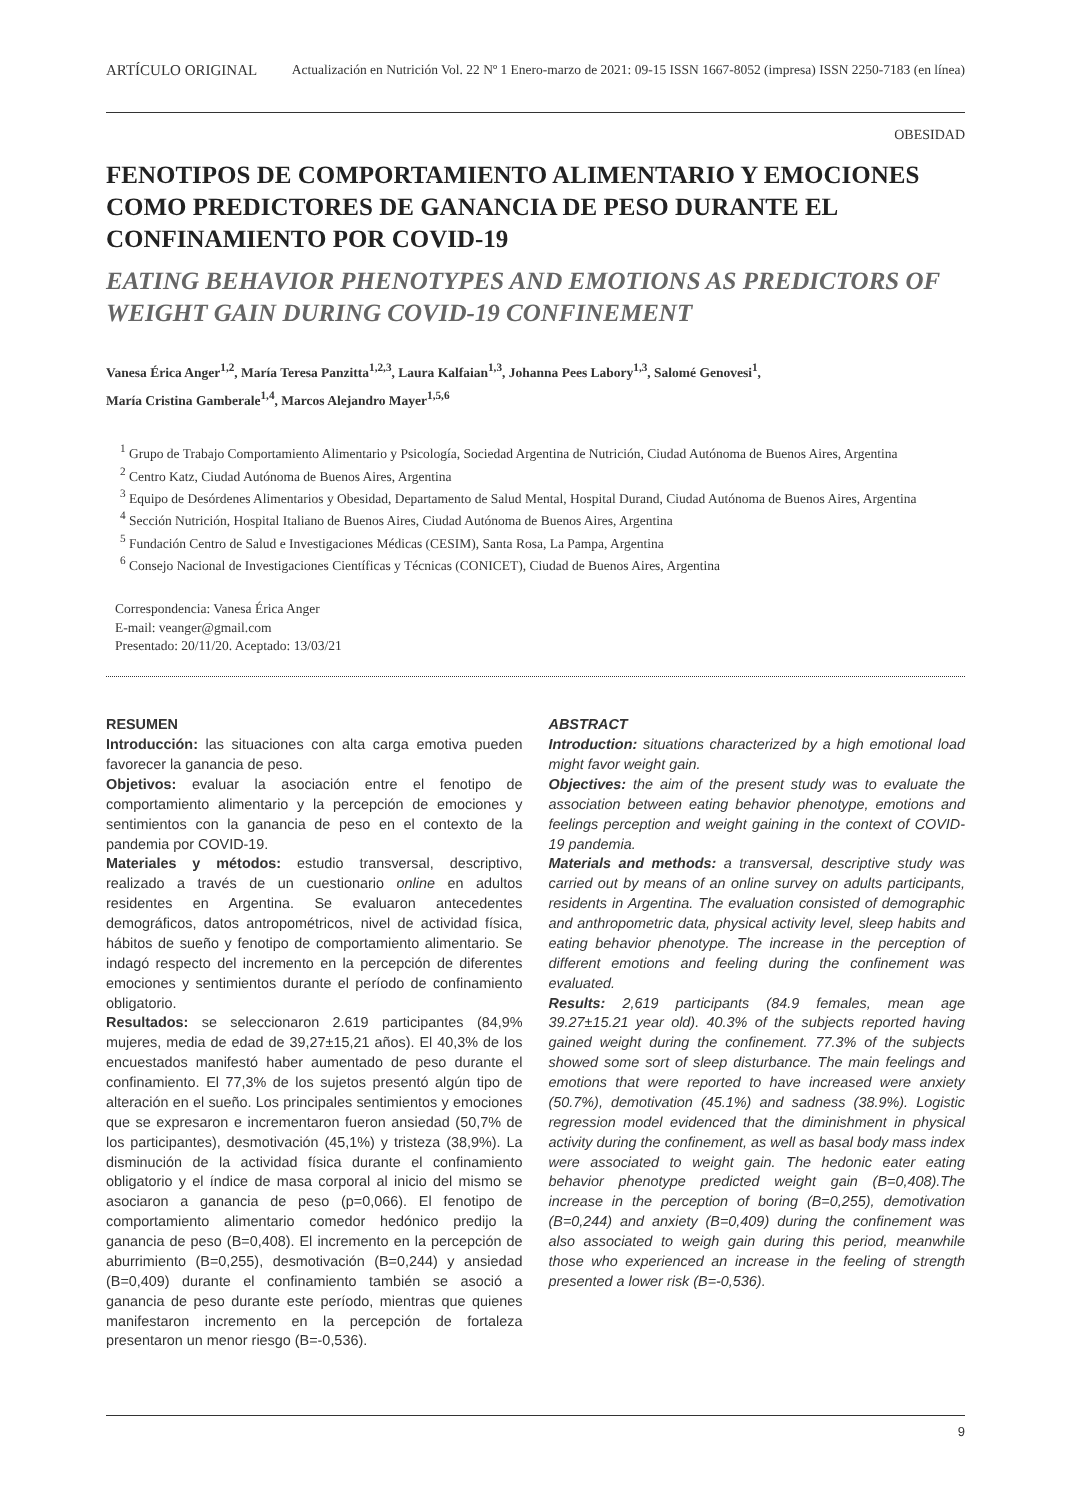ARTÍCULO ORIGINAL Actualización en Nutrición Vol. 22 Nº 1 Enero-marzo de 2021: 09-15 ISSN 1667-8052 (impresa) ISSN 2250-7183 (en línea)
OBESIDAD
FENOTIPOS DE COMPORTAMIENTO ALIMENTARIO Y EMOCIONES COMO PREDICTORES DE GANANCIA DE PESO DURANTE EL CONFINAMIENTO POR COVID-19
EATING BEHAVIOR PHENOTYPES AND EMOTIONS AS PREDICTORS OF WEIGHT GAIN DURING COVID-19 CONFINEMENT
Vanesa Érica Anger<sup>1,2</sup>, María Teresa Panzitta<sup>1,2,3</sup>, Laura Kalfaian<sup>1,3</sup>, Johanna Pees Labory<sup>1,3</sup>, Salomé Genovesi<sup>1</sup>,
María Cristina Gamberale<sup>1,4</sup>, Marcos Alejandro Mayer<sup>1,5,6</sup>
<sup>1</sup> Grupo de Trabajo Comportamiento Alimentario y Psicología, Sociedad Argentina de Nutrición, Ciudad Autónoma de Buenos Aires, Argentina
<sup>2</sup> Centro Katz, Ciudad Autónoma de Buenos Aires, Argentina
<sup>3</sup> Equipo de Desórdenes Alimentarios y Obesidad, Departamento de Salud Mental, Hospital Durand, Ciudad Autónoma de Buenos Aires, Argentina
<sup>4</sup> Sección Nutrición, Hospital Italiano de Buenos Aires, Ciudad Autónoma de Buenos Aires, Argentina
<sup>5</sup> Fundación Centro de Salud e Investigaciones Médicas (CESIM), Santa Rosa, La Pampa, Argentina
<sup>6</sup> Consejo Nacional de Investigaciones Científicas y Técnicas (CONICET), Ciudad de Buenos Aires, Argentina
Correspondencia: Vanesa Érica Anger
E-mail: veanger@gmail.com
Presentado: 20/11/20. Aceptado: 13/03/21
RESUMEN
Introducción: las situaciones con alta carga emotiva pueden favorecer la ganancia de peso.
Objetivos: evaluar la asociación entre el fenotipo de comportamiento alimentario y la percepción de emociones y sentimientos con la ganancia de peso en el contexto de la pandemia por COVID-19.
Materiales y métodos: estudio transversal, descriptivo, realizado a través de un cuestionario online en adultos residentes en Argentina. Se evaluaron antecedentes demográficos, datos antropométricos, nivel de actividad física, hábitos de sueño y fenotipo de comportamiento alimentario. Se indagó respecto del incremento en la percepción de diferentes emociones y sentimientos durante el período de confinamiento obligatorio.
Resultados: se seleccionaron 2.619 participantes (84,9% mujeres, media de edad de 39,27±15,21 años). El 40,3% de los encuestados manifestó haber aumentado de peso durante el confinamiento. El 77,3% de los sujetos presentó algún tipo de alteración en el sueño. Los principales sentimientos y emociones que se expresaron e incrementaron fueron ansiedad (50,7% de los participantes), desmotivación (45,1%) y tristeza (38,9%). La disminución de la actividad física durante el confinamiento obligatorio y el índice de masa corporal al inicio del mismo se asociaron a ganancia de peso (p=0,066). El fenotipo de comportamiento alimentario comedor hedónico predijo la ganancia de peso (B=0,408). El incremento en la percepción de aburrimiento (B=0,255), desmotivación (B=0,244) y ansiedad (B=0,409) durante el confinamiento también se asoció a ganancia de peso durante este período, mientras que quienes manifestaron incremento en la percepción de fortaleza presentaron un menor riesgo (B=-0,536).
ABSTRACT
Introduction: situations characterized by a high emotional load might favor weight gain.
Objectives: the aim of the present study was to evaluate the association between eating behavior phenotype, emotions and feelings perception and weight gaining in the context of COVID-19 pandemia.
Materials and methods: a transversal, descriptive study was carried out by means of an online survey on adults participants, residents in Argentina. The evaluation consisted of demographic and anthropometric data, physical activity level, sleep habits and eating behavior phenotype. The increase in the perception of different emotions and feeling during the confinement was evaluated.
Results: 2,619 participants (84.9 females, mean age 39.27±15.21 year old). 40.3% of the subjects reported having gained weight during the confinement. 77.3% of the subjects showed some sort of sleep disturbance. The main feelings and emotions that were reported to have increased were anxiety (50.7%), demotivation (45.1%) and sadness (38.9%). Logistic regression model evidenced that the diminishment in physical activity during the confinement, as well as basal body mass index were associated to weight gain. The hedonic eater eating behavior phenotype predicted weight gain (B=0,408).The increase in the perception of boring (B=0,255), demotivation (B=0,244) and anxiety (B=0,409) during the confinement was also associated to weigh gain during this period, meanwhile those who experienced an increase in the feeling of strength presented a lower risk (B=-0,536).
9